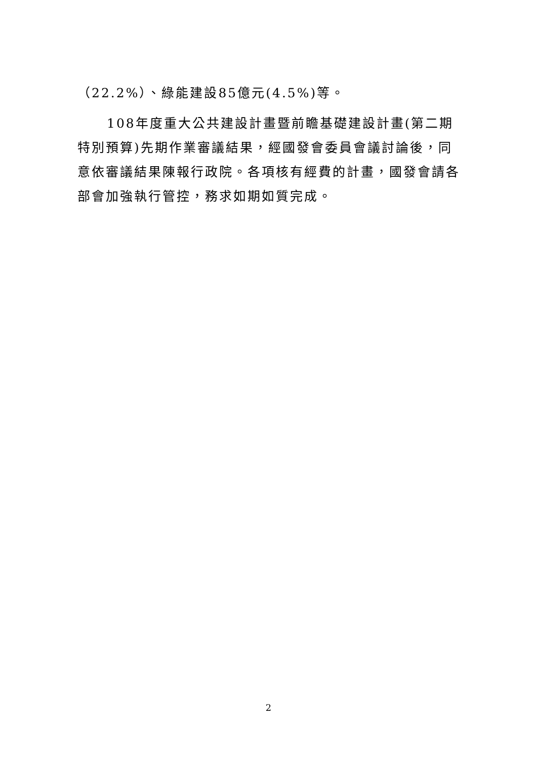（22.2%）、綠能建設85億元(4.5%)等。
108年度重大公共建設計畫暨前瞻基礎建設計畫(第二期特別預算)先期作業審議結果，經國發會委員會議討論後，同意依審議結果陳報行政院。各項核有經費的計畫，國發會請各部會加強執行管控，務求如期如質完成。
2